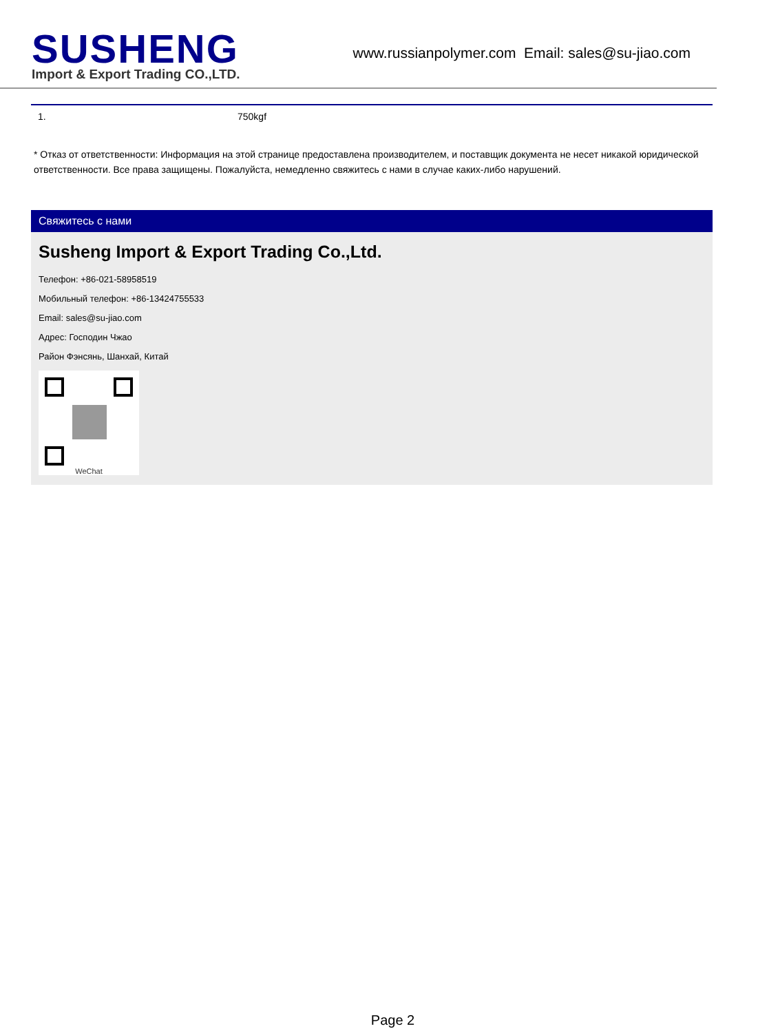SUSHENG
Import & Export Trading CO.,LTD.
www.russianpolymer.com Email: sales@su-jiao.com
| 1. | 750kgf |
* Отказ от ответственности: Информация на этой странице предоставлена производителем, и поставщик документа не несет никакой юридической ответственности. Все права защищены. Пожалуйста, немедленно свяжитесь с нами в случае каких-либо нарушений.
Свяжитесь с нами
Susheng Import & Export Trading Co.,Ltd.
Телефон: +86-021-58958519
Мобильный телефон: +86-13424755533
Email: sales@su-jiao.com
Адрес: Господин Чжао
Район Фэнсянь, Шанхай, Китай
WeChat
Page 2